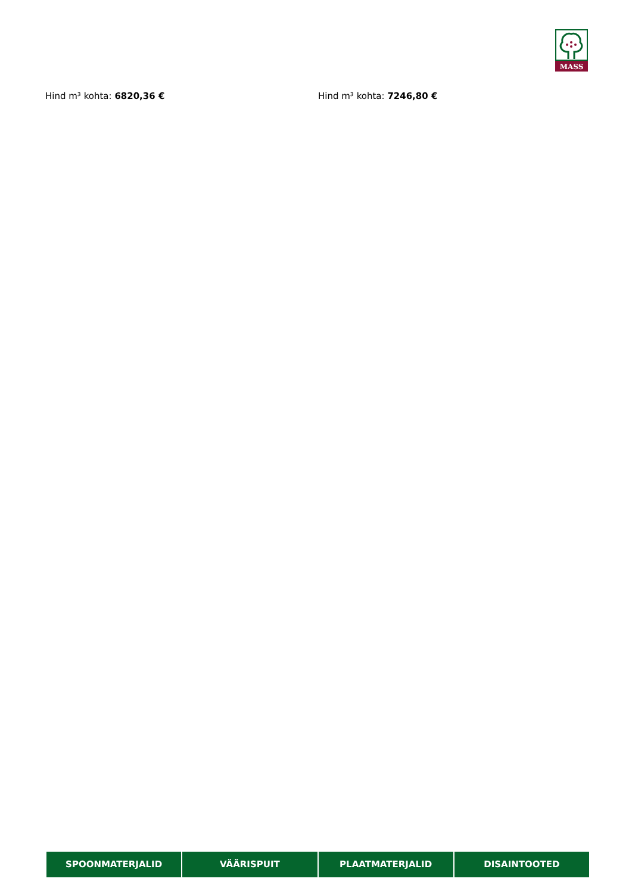MASS
Hind m³ kohta: 6820,36 € Hind m³ kohta: 7246,80 €
SPOONMATERJALID VÄÄRISPUIT PLAATMATERJALID DISAINTOOTED